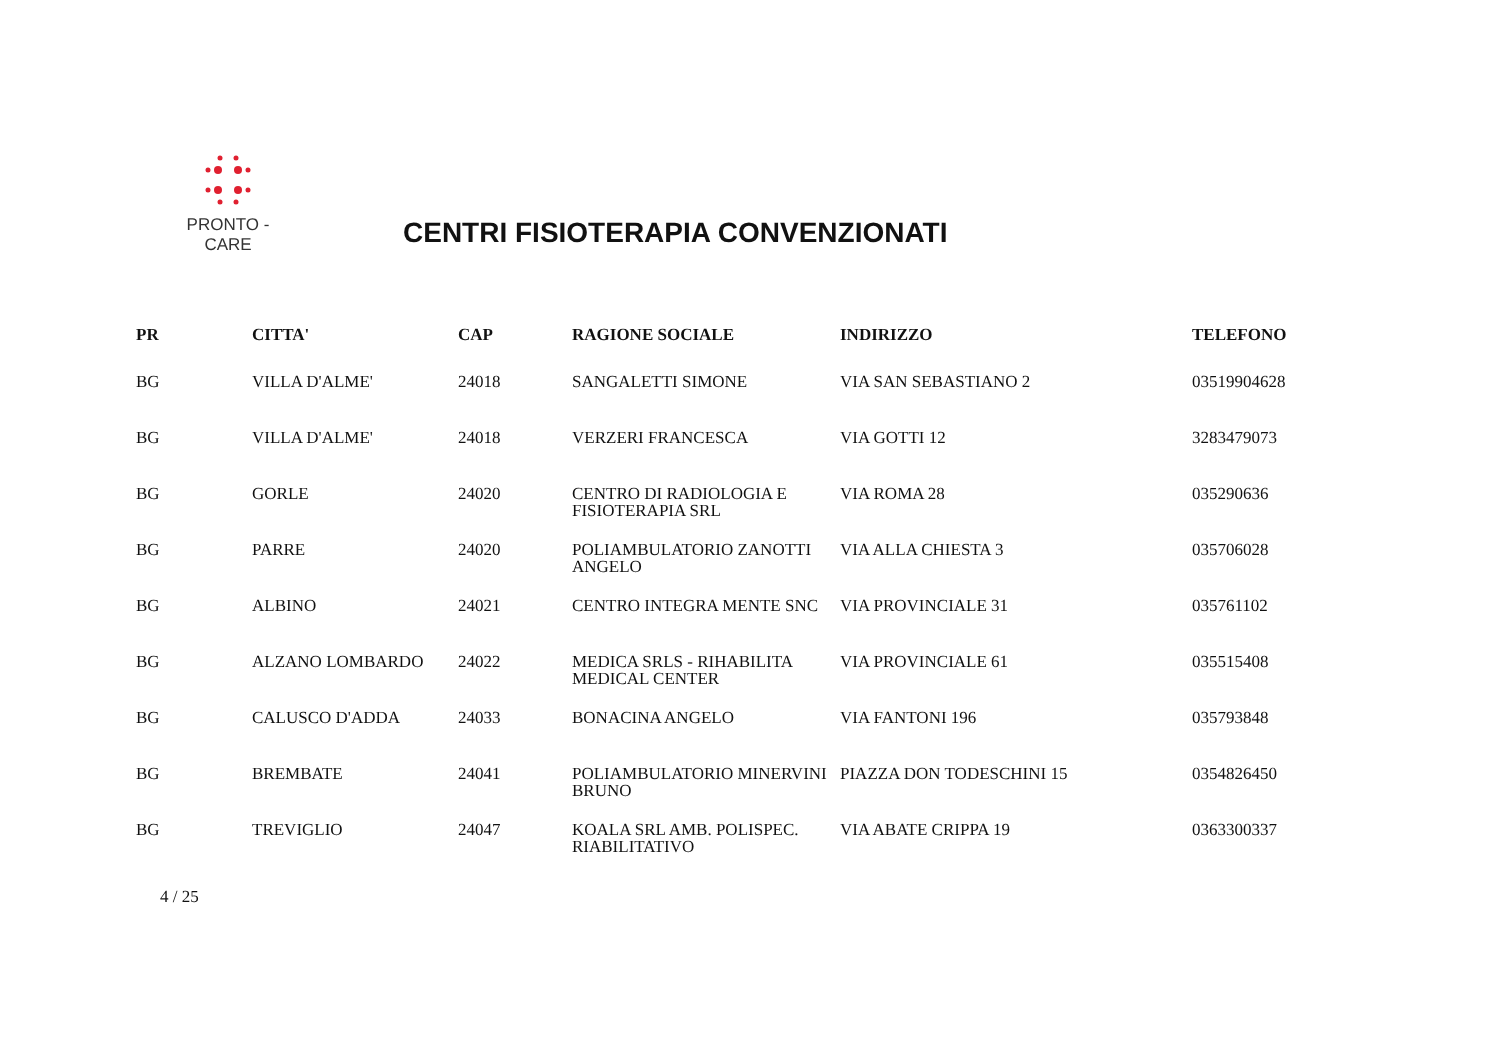PRONTO - CARE
CENTRI FISIOTERAPIA CONVENZIONATI
| PR | CITTA' | CAP | RAGIONE SOCIALE | INDIRIZZO | TELEFONO |
| --- | --- | --- | --- | --- | --- |
| BG | VILLA D'ALME' | 24018 | SANGALETTI SIMONE | VIA SAN SEBASTIANO 2 | 03519904628 |
| BG | VILLA D'ALME' | 24018 | VERZERI FRANCESCA | VIA GOTTI 12 | 3283479073 |
| BG | GORLE | 24020 | CENTRO DI RADIOLOGIA E FISIOTERAPIA SRL | VIA ROMA 28 | 035290636 |
| BG | PARRE | 24020 | POLIAMBULATORIO ZANOTTI ANGELO | VIA ALLA CHIESTA 3 | 035706028 |
| BG | ALBINO | 24021 | CENTRO INTEGRA MENTE SNC | VIA PROVINCIALE 31 | 035761102 |
| BG | ALZANO LOMBARDO | 24022 | MEDICA SRLS - RIHABILITA MEDICAL CENTER | VIA PROVINCIALE 61 | 035515408 |
| BG | CALUSCO D'ADDA | 24033 | BONACINA ANGELO | VIA FANTONI 196 | 035793848 |
| BG | BREMBATE | 24041 | POLIAMBULATORIO MINERVINI BRUNO | PIAZZA DON TODESCHINI 15 | 0354826450 |
| BG | TREVIGLIO | 24047 | KOALA SRL AMB. POLISPEC. RIABILITATIVO | VIA ABATE CRIPPA 19 | 0363300337 |
4 / 25